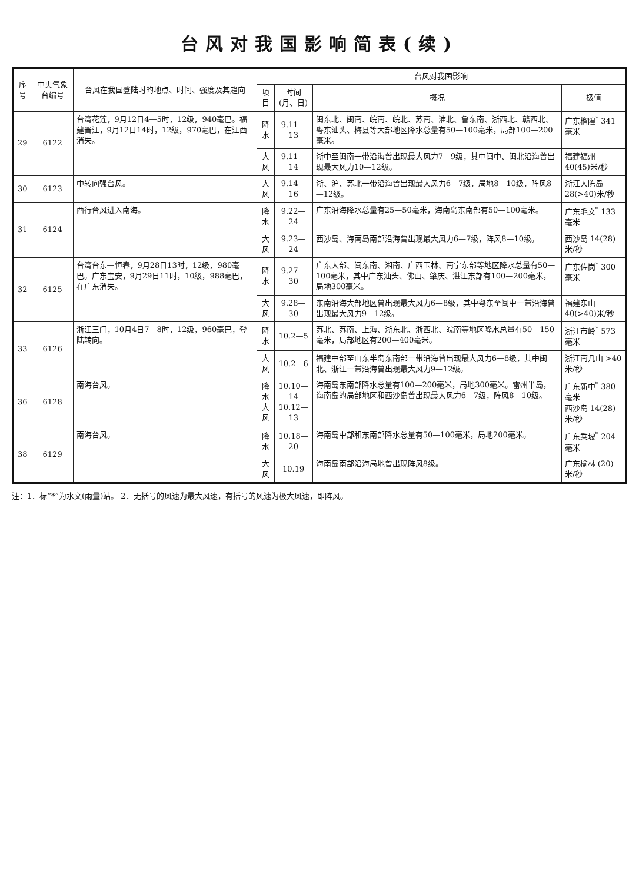台风对我国影响简表(续)
| 序号 | 中央气象台编号 | 台风在我国登陆时的地点、时间、强度及其趋向 | 台风对我国影响 | | | |
| --- | --- | --- | --- | --- | --- | --- |
| | | | 项目 | 时间(月、日) | 概况 | 极值 |
| 29 | 6122 | 台湾花莲，9月12日4—5时，12级，940毫巴。福建晋江，9月12日14时，12级，970毫巴，在江西消失。 | 降水 | 9.11—13 | 闽东北、闽南、皖南、皖北、苏南、淮北、鲁东南、浙西北、赣西北、粤东汕头、梅县等大部地区降水总量有50—100毫米，局部100—200毫米。 | 广东榴隍<sup>*</sup> 341毫米 |
| | | | 大风 | 9.11—14 | 浙中至闽南一带沿海曾出现最大风力7—9级，其中闽中、闽北沿海曾出现最大风力10—12级。 | 福建福州 40(45)米/秒 |
| 30 | 6123 | 中转向强台风。 | 大风 | 9.14—16 | 浙、沪、苏北一带沿海曾出现最大风力6—7级，局地8—10级，阵风8—12级。 | 浙江大陈岛 28(>40)米/秒 |
| 31 | 6124 | 西行台风进入南海。 | 降水 | 9.22—24 | 广东沿海降水总量有25—50毫米，海南岛东南部有50—100毫米。 | 广东毛文<sup>*</sup> 133毫米 |
| | | | 大风 | 9.23—24 | 西沙岛、海南岛南部沿海曾出现最大风力6—7级，阵风8—10级。 | 西沙岛 14(28)米/秒 |
| 32 | 6125 | 台湾台东—恒春，9月28日13时，12级，980毫巴。广东宝安，9月29日11时，10级，988毫巴，在广东消失。 | 降水 | 9.27—30 | 广东大部、闽东南、湘南、广西玉林、南宁东部等地区降水总量有50—100毫米，其中广东汕头、佛山、肇庆、湛江东部有100—200毫米，局地300毫米。 | 广东佐岗<sup>*</sup> 300毫米 |
| | | | 大风 | 9.28—30 | 东南沿海大部地区曾出现最大风力6—8级，其中粤东至闽中一带沿海曾出现最大风力9—12级。 | 福建东山 40(>40)米/秒 |
| 33 | 6126 | 浙江三门，10月4日7—8时，12级，960毫巴，登陆转向。 | 降水 | 10.2—5 | 苏北、苏南、上海、浙东北、浙西北、皖南等地区降水总量有50—150毫米，局部地区有200—400毫米。 | 浙江市岭<sup>*</sup> 573毫米 |
| | | | 大风 | 10.2—6 | 福建中部至山东半岛东南部一带沿海曾出现最大风力6—8级，其中闽北、浙江一带沿海曾出现最大风力9—12级。 | 浙江南几山 >40米/秒 |
| 36 | 6128 | 南海台风。 | 降水 大风 | 10.10—14 10.12—13 | 海南岛东南部降水总量有100—200毫米，局地300毫米。雷州半岛，海南岛的局部地区和西沙岛曾出现最大风力6—7级，阵风8—10级。 | 广东新中<sup>*</sup> 380毫米 西沙岛 14(28)米/秒 |
| 38 | 6129 | 南海台风。 | 降水 | 10.18—20 | 海南岛中部和东南部降水总量有50—100毫米，局地200毫米。 | 广东乘坡<sup>*</sup> 204毫米 |
| | | | 大风 | 10.19 | 海南岛南部沿海局地曾出现阵风8级。 | 广东榆林 (20)米/秒 |
注：1．标“*”为水文(雨量)站。 2．无括号的风速为最大风速，有括号的风速为极大风速，即阵风。